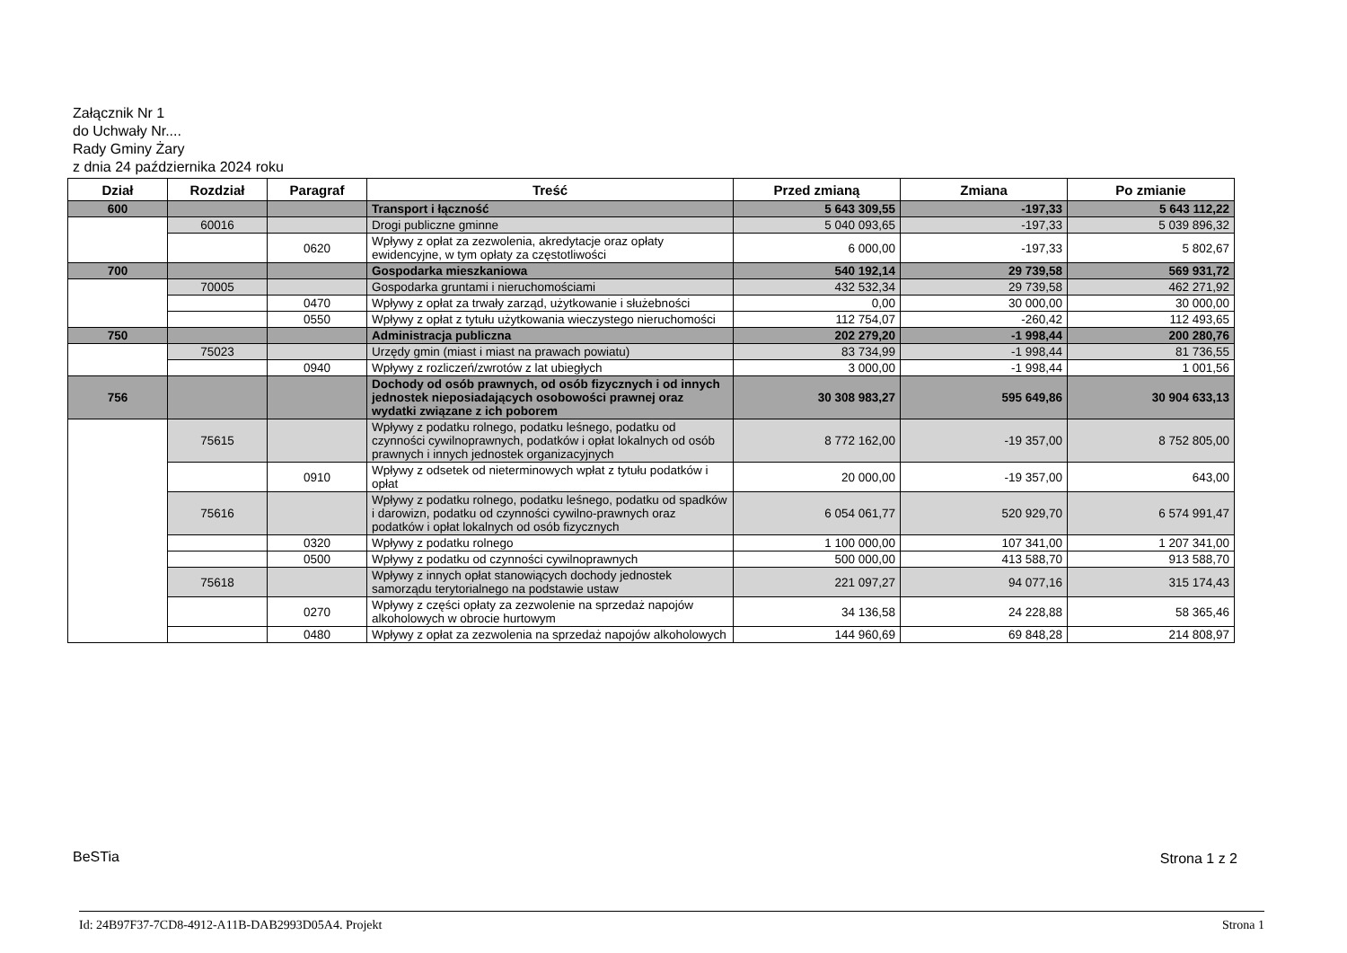Załącznik Nr 1
do Uchwały Nr....
Rady Gminy Żary
z dnia 24 października 2024 roku
| Dział | Rozdział | Paragraf | Treść | Przed zmianą | Zmiana | Po zmianie |
| --- | --- | --- | --- | --- | --- | --- |
| 600 | | | Transport i łączność | 5 643 309,55 | -197,33 | 5 643 112,22 |
| | 60016 | | Drogi publiczne gminne | 5 040 093,65 | -197,33 | 5 039 896,32 |
| | | 0620 | Wpływy z opłat za zezwolenia, akredytacje oraz opłaty ewidencyjne, w tym opłaty za częstotliwości | 6 000,00 | -197,33 | 5 802,67 |
| 700 | | | Gospodarka mieszkaniowa | 540 192,14 | 29 739,58 | 569 931,72 |
| | 70005 | | Gospodarka gruntami i nieruchomościami | 432 532,34 | 29 739,58 | 462 271,92 |
| | | 0470 | Wpływy z opłat za trwały zarząd, użytkowanie i służebności | 0,00 | 30 000,00 | 30 000,00 |
| | | 0550 | Wpływy z opłat z tytułu użytkowania wieczystego nieruchomości | 112 754,07 | -260,42 | 112 493,65 |
| 750 | | | Administracja publiczna | 202 279,20 | -1 998,44 | 200 280,76 |
| | 75023 | | Urzędy gmin (miast i miast na prawach powiatu) | 83 734,99 | -1 998,44 | 81 736,55 |
| | | 0940 | Wpływy z rozliczeń/zwrotów z lat ubiegłych | 3 000,00 | -1 998,44 | 1 001,56 |
| 756 | | | Dochody od osób prawnych, od osób fizycznych i od innych jednostek nieposiadających osobowości prawnej oraz wydatki związane z ich poborem | 30 308 983,27 | 595 649,86 | 30 904 633,13 |
| | 75615 | | Wpływy z podatku rolnego, podatku leśnego, podatku od czynności cywilnoprawnych, podatków i opłat lokalnych od osób prawnych i innych jednostek organizacyjnych | 8 772 162,00 | -19 357,00 | 8 752 805,00 |
| | | 0910 | Wpływy z odsetek od nieterminowych wpłat z tytułu podatków i opłat | 20 000,00 | -19 357,00 | 643,00 |
| | 75616 | | Wpływy z podatku rolnego, podatku leśnego, podatku od spadków i darowizn, podatku od czynności cywilno-prawnych oraz podatków i opłat lokalnych od osób fizycznych | 6 054 061,77 | 520 929,70 | 6 574 991,47 |
| | | 0320 | Wpływy z podatku rolnego | 1 100 000,00 | 107 341,00 | 1 207 341,00 |
| | | 0500 | Wpływy z podatku od czynności cywilnoprawnych | 500 000,00 | 413 588,70 | 913 588,70 |
| | 75618 | | Wpływy z innych opłat stanowiących dochody jednostek samorządu terytorialnego na podstawie ustaw | 221 097,27 | 94 077,16 | 315 174,43 |
| | | 0270 | Wpływy z części opłaty za zezwolenie na sprzedaż napojów alkoholowych w obrocie hurtowym | 34 136,58 | 24 228,88 | 58 365,46 |
| | | 0480 | Wpływy z opłat za zezwolenia na sprzedaż napojów alkoholowych | 144 960,69 | 69 848,28 | 214 808,97 |
BeSTia Strona 1 z 2
Id: 24B97F37-7CD8-4912-A11B-DAB2993D05A4. Projekt
Strona 1